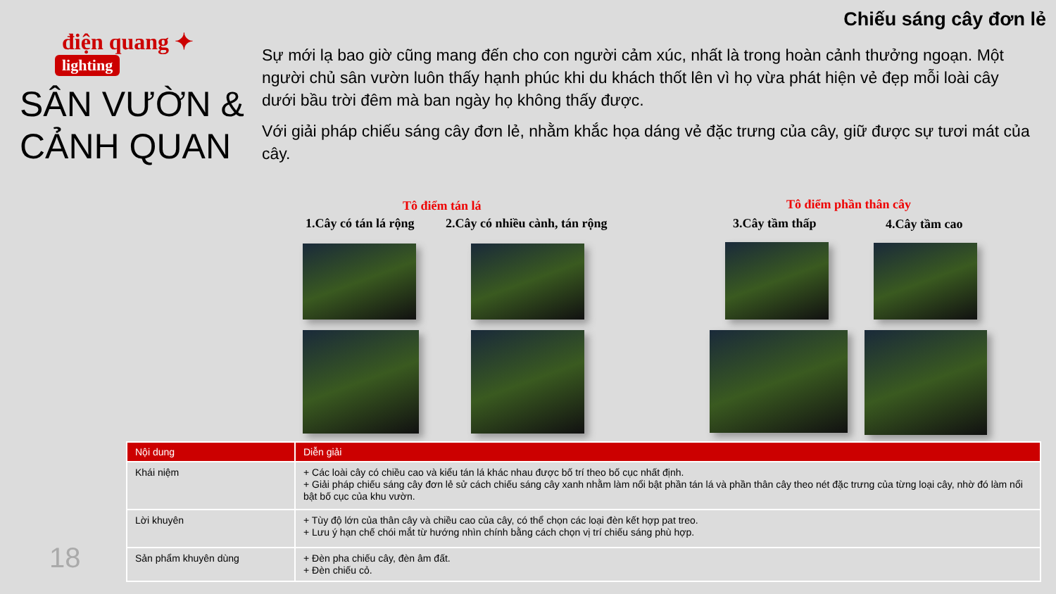Chiếu sáng cây đơn lẻ
điện quang ✦
lighting
SÂN VƯỜN &
CẢNH QUAN
Sự mới lạ bao giờ cũng mang đến cho con người cảm xúc, nhất là trong hoàn cảnh thưởng ngoạn. Một người chủ sân vườn luôn thấy hạnh phúc khi du khách thốt lên vì họ vừa phát hiện vẻ đẹp mỗi loài cây dưới bầu trời đêm mà ban ngày họ không thấy được.
Với giải pháp chiếu sáng cây đơn lẻ, nhằm khắc họa dáng vẻ đặc trưng của cây, giữ được sự tươi mát của cây.
Tô điểm tán lá Tô điểm phần thân cây
1.Cây có tán lá rộng 2.Cây có nhiều cành, tán rộng 3.Cây tầm thấp 4.Cây tầm cao
| Nội dung | Diễn giải |
| --- | --- |
| Khái niệm | + Các loài cây có chiều cao và kiểu tán lá khác nhau được bố trí theo bố cục nhất định. + Giải pháp chiếu sáng cây đơn lẻ sử cách chiếu sáng cây xanh nhằm làm nổi bật phần tán lá và phần thân cây theo nét đặc trưng của từng loại cây, nhờ đó làm nổi bật bố cục của khu vườn. |
| Lời khuyên | + Tùy độ lớn của thân cây và chiều cao của cây, có thể chọn các loại đèn kết hợp pat treo. + Lưu ý hạn chế chói mắt từ hướng nhìn chính bằng cách chọn vị trí chiếu sáng phù hợp. |
| Sản phẩm khuyên dùng | + Đèn pha chiếu cây, đèn âm đất. + Đèn chiếu cỏ. |
18